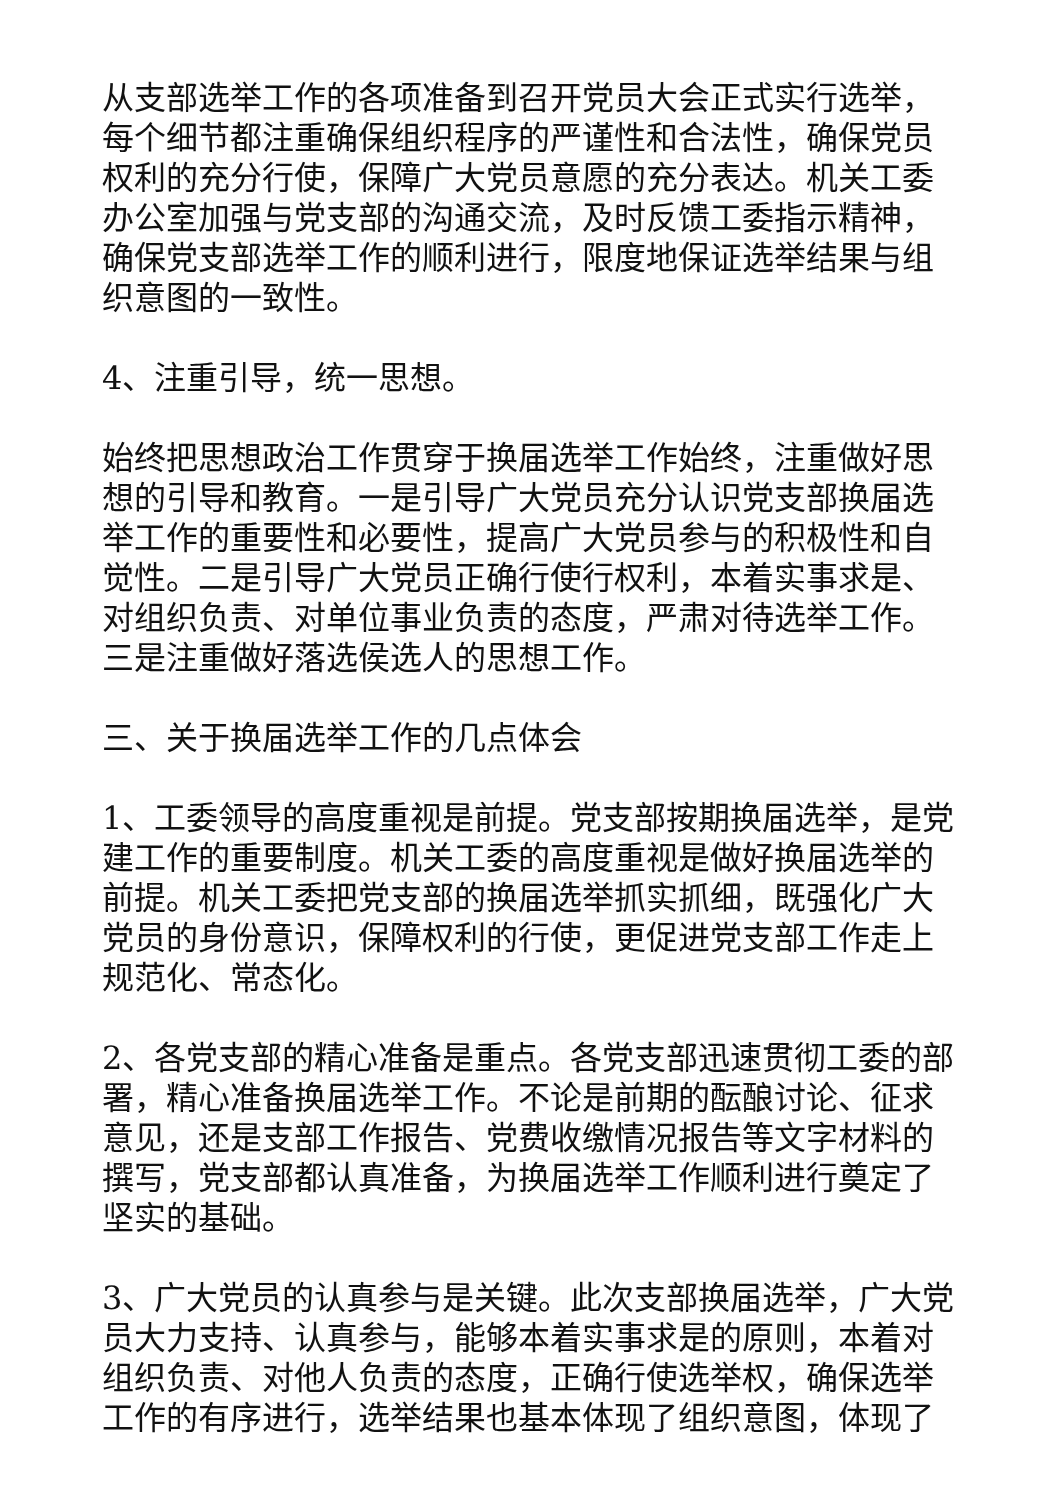从支部选举工作的各项准备到召开党员大会正式实行选举，每个细节都注重确保组织程序的严谨性和合法性，确保党员权利的充分行使，保障广大党员意愿的充分表达。机关工委办公室加强与党支部的沟通交流，及时反馈工委指示精神，确保党支部选举工作的顺利进行，限度地保证选举结果与组织意图的一致性。
4、注重引导，统一思想。
始终把思想政治工作贯穿于换届选举工作始终，注重做好思想的引导和教育。一是引导广大党员充分认识党支部换届选举工作的重要性和必要性，提高广大党员参与的积极性和自觉性。二是引导广大党员正确行使行权利，本着实事求是、对组织负责、对单位事业负责的态度，严肃对待选举工作。三是注重做好落选侯选人的思想工作。
三、关于换届选举工作的几点体会
1、工委领导的高度重视是前提。党支部按期换届选举，是党建工作的重要制度。机关工委的高度重视是做好换届选举的前提。机关工委把党支部的换届选举抓实抓细，既强化广大党员的身份意识，保障权利的行使，更促进党支部工作走上规范化、常态化。
2、各党支部的精心准备是重点。各党支部迅速贯彻工委的部署，精心准备换届选举工作。不论是前期的酝酿讨论、征求意见，还是支部工作报告、党费收缴情况报告等文字材料的撰写，党支部都认真准备，为换届选举工作顺利进行奠定了坚实的基础。
3、广大党员的认真参与是关键。此次支部换届选举，广大党员大力支持、认真参与，能够本着实事求是的原则，本着对组织负责、对他人负责的态度，正确行使选举权，确保选举工作的有序进行，选举结果也基本体现了组织意图，体现了